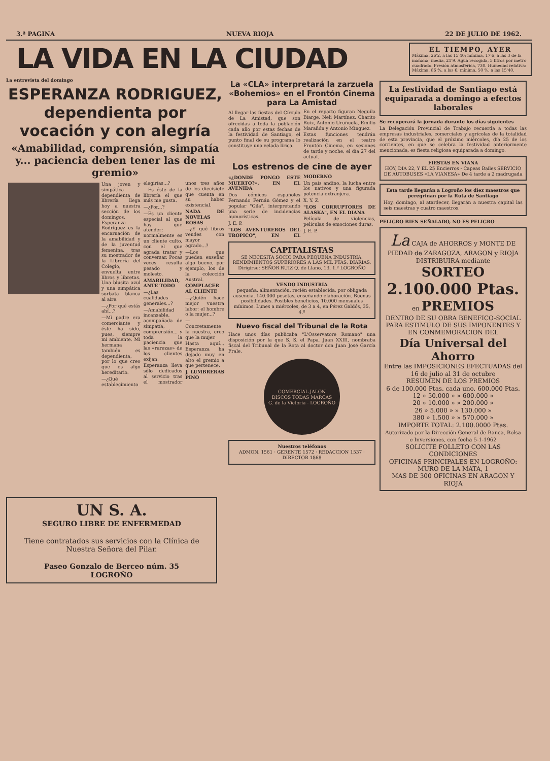3.ª PAGINA NUEVA RIOJA 22 DE JULIO DE 1962.
LA VIDA EN LA CIUDAD
EL TIEMPO, AYER
Máxima, 26'2, a las 15'40; mínima, 17'6, a las 3 de la mañana; media, 21'9. Agua recogida, 5 litros por metro cuadrado. Presión atmosférica, 730. Humedad relativa: Máxima, 86 %, a las 6; mínima, 50 %, a las 15'40.
La entrevista del domingo
ESPERANZA RODRIGUEZ, dependienta por vocación y con alegría
«Amabilidad, comprensión, simpatía y... paciencia deben tener las de mi gremio»
Una joven y simpática dependienta de librería llega hoy a nuestra sección de los domingos. Esperanza Rodríguez es la encarnación de la amabilidad y de la juventud femenina, tras su mostrador de la Librería del Colegio, envuelta entre libros y libretas. Una blusita azul y una simpática sorbata blanca al aire.
—¿Por qué estás ahí...?
—Mi padre era comerciante y éste ha sido, pues, siempre mi ambiente. Mi hermana también es dependienta, por lo que creo que es algo hereditario.
—¿Qué establecimiento elegirías...?
—Es éste de la librería el que más me gusta.
—¿Por...?
—Es un cliente especial al que hay que atender; normalmente es un cliente culto, con el que agrada tratar y conversar. Pocas veces resulta pesado y molesto.
AMABILIDAD, ANTE TODO
—¿Las cualidades generales...?
—Amabilidad incansable, acompañada de simpatía, comprensión... y toda la paciencia que las «rarezas» de los clientes exijan.
Esperanza lleva sólo dedicados al servicio tras el mostrador unos tres años de los diecisiete que cuenta en su haber existencial.
NADA DE NOVELAS ROSAS
—¿Y qué libros vendes con mayor agrado...?
—Los que pueden enseñar algo bueno, por ejemplo, los de la colección Austral.
COMPLACER AL CLIENTE
—¿Quién hace mejor vuestra labor: el hombre o la mujer...?
—Concretamente la nuestra, creo que la mujer.
Hasta aquí... Esperanza ha dejado muy en alto el gremio a que pertenece.
J. LUMBRERAS PINO
La «CLA» interpretará la zarzuela «Bohemios» en el Frontón Cinema para La Amistad
Al llegar las fiestas del Círculo de La Amistad, que son ofrecidas a toda la población cada año por estas fechas de la festividad de Santiago, el punto final de su programa lo constituye una velada lírica.
En el reparto figuran Neguila Biarge, Neli Martínez, Charito Ruiz, Antonio Uruñuela, Emilio Marañón y Antonio Mínguez.
Estas funciones tendrán realización en el teatro Frontón Cinema, en sesiones de tarde y noche, el día 27 del actual.
Los estrenos de cine de ayer
«¿DONDE PONGO ESTE MUERTO?», EN EL AVENIDA
Dos cómicos españoles Fernando Fernán Gómez y el popular "Gila", interpretando una serie de incidencias humorísticas.
J. E. P.
"LOS AVENTUREROS DEL TROPICO", EN EL MODERNO
Un país andino, la lucha entre los nativos y una figurada potencia extranjera.
X. Y. Z.
"LOS CORRUPTORES DE ALASKA", EN EL DIANA
Película de violencias, peliculas de emociones duras.
J. E. P.
CAPITALISTAS
SE NECESITA SOCIO PARA PEQUEÑA INDUSTRIA. RENDIMIENTOS SUPERIORES A LAS MIL PTAS. DIARIAS. Dirigirse: SEÑOR RUIZ Q. de Llano, 13, 1.º LOGROÑO
VENDO INDUSTRIA
pequeña, alimentación, recién establecida, por obligada ausencia. 140.000 pesetas, enseñando elaboración. Buenas posibilidades. Posibles beneficios, 10.000 mensuales mínimos. Lunes a miércoles, de 3 a 4, en Pérez Galdós, 35, 4.º
Nuevo fiscal del Tribunal de la Rota
Hace unos días publicaba "L'Osservatore Romano" una disposición por la que S. S. el Papa, Juan XXIII, nombraba fiscal del Tribunal de la Rota al doctor don Juan José García Frale.
COMERCIAL JALON
DISCOS TODAS MARCAS
G. de la Victoria - LOGROÑO
Nuestros teléfonos
ADMON. 1561 · GERENTE 1572 · REDACCION 1537 · DIRECTOR 1868
La festividad de Santiago está equiparada a domingo a efectos laborales
Se recuperará la jornada durante los días siguientes
La Delegación Provincial de Trabajo recuerda a todas las empresas industriales, comerciales y agrícolas de la totalidad de esta provincia, que el próximo miércoles, día 25 de los corrientes, en que se celebra la festividad anteriormente mencionada, es fiesta religiosa equiparada a domingo.
FIESTAS EN VIANA
HOY, DIA 22, Y EL 25 Encierros - Capeas Bailes SERVICIO DE AUTOBUSES «LA VIANESA» De 4 tarde a 2 madrugada
Esta tarde llegarán a Logroño los diez maestros que peregrinan por la Ruta de Santiago
Hoy, domingo, al atardecer, llegarán a nuestra capital las seis maestras y cuatro maestros.
PELIGRO BIEN SEÑALADO, NO ES PELIGRO
La CAJA de AHORROS y MONTE DE PIEDAD de ZARAGOZA, ARAGON y RIOJA
DISTRIBUIRA mediante SORTEO
2.100.000 Ptas.
en PREMIOS
DENTRO DE SU OBRA BENEFICO-SOCIAL
PARA ESTIMULO DE SUS IMPONENTES Y EN CONMEMORACION DEL
Día Universal del Ahorro
Entre las IMPOSICIONES EFECTUADAS del 16 de julio al 31 de octubre
RESUMEN DE LOS PREMIOS
6 de 100.000 Ptas. cada uno. 600.000 Ptas.
12 » 50.000 » » 600.000 »
20 » 10.000 » » 200.000 »
26 » 5.000 » » 130.000 »
380 » 1.500 » » 570.000 »
IMPORTE TOTAL: 2.100.0000 Ptas.
Autorizado por la Dirección General de Banca, Bolsa e Inversiones, con fecha 5-1-1962
SOLICITE FOLLETO CON LAS CONDICIONES
OFICINAS PRINCIPALES EN LOGROÑO: MURO DE LA MATA, 1
MAS DE 300 OFICINAS EN ARAGON Y RIOJA
UN S. A.
SEGURO LIBRE DE ENFERMEDAD
Tiene contratados sus servicios con la Clínica de Nuestra Señora del Pilar.
Paseo Gonzalo de Berceo núm. 35
LOGROÑO